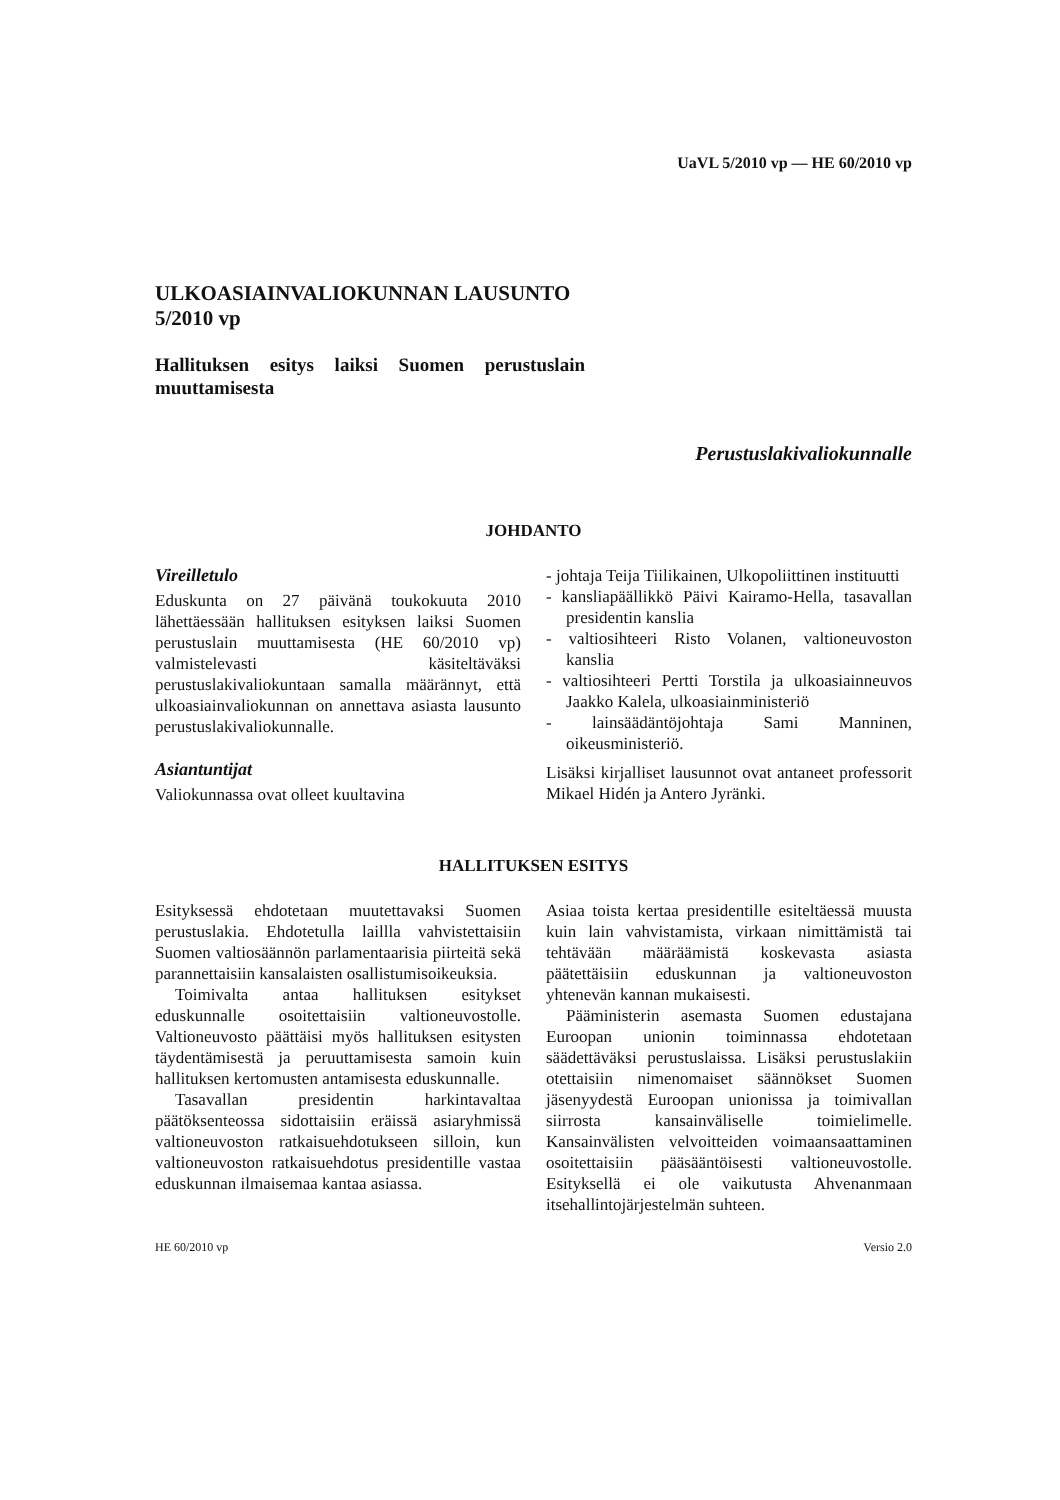UaVL 5/2010 vp — HE 60/2010 vp
ULKOASIAINVALIOKUNNAN LAUSUNTO 5/2010 vp
Hallituksen esitys laiksi Suomen perustuslain muuttamisesta
Perustuslakivaliokunnalle
JOHDANTO
Vireilletulo
Eduskunta on 27 päivänä toukokuuta 2010 lähettäessään hallituksen esityksen laiksi Suomen perustuslain muuttamisesta (HE 60/2010 vp) valmistelevasti käsiteltäväksi perustuslakivaliokuntaan samalla määrännyt, että ulkoasiainvaliokunnan on annettava asiasta lausunto perustuslakivaliokunnalle.
Asiantuntijat
Valiokunnassa ovat olleet kuultavina
- johtaja Teija Tiilikainen, Ulkopoliittinen instituutti
- kansliapäällikkö Päivi Kairamo-Hella, tasavallan presidentin kanslia
- valtiosihteeri Risto Volanen, valtioneuvoston kanslia
- valtiosihteeri Pertti Torstila ja ulkoasiainneuvos Jaakko Kalela, ulkoasiainministeriö
- lainsäädäntöjohtaja Sami Manninen, oikeusministeriö.
Lisäksi kirjalliset lausunnot ovat antaneet professorit Mikael Hidén ja Antero Jyränki.
HALLITUKSEN ESITYS
Esityksessä ehdotetaan muutettavaksi Suomen perustuslakia. Ehdotetulla laillla vahvistettaisiin Suomen valtiosäännön parlamentaarisia piirteitä sekä parannettaisiin kansalaisten osallistumisoikeuksia.
Toimivalta antaa hallituksen esitykset eduskunnalle osoitettaisiin valtioneuvostolle. Valtioneuvosto päättäisi myös hallituksen esitysten täydentämisestä ja peruuttamisesta samoin kuin hallituksen kertomusten antamisesta eduskunnalle.
Tasavallan presidentin harkintavaltaa päätöksenteossa sidottaisiin eräissä asiaryhmissä valtioneuvoston ratkaisuehdotukseen silloin, kun valtioneuvoston ratkaisuehdotus presidentille vastaa eduskunnan ilmaisemaa kantaa asiassa.
Asiaa toista kertaa presidentille esiteltäessä muusta kuin lain vahvistamista, virkaan nimittämistä tai tehtävään määräämistä koskevasta asiasta päätettäisiin eduskunnan ja valtioneuvoston yhtenevän kannan mukaisesti.
Pääministerin asemasta Suomen edustajana Euroopan unionin toiminnassa ehdotetaan säädettäväksi perustuslaissa. Lisäksi perustuslakiin otettaisiin nimenomaiset säännökset Suomen jäsenyydestä Euroopan unionissa ja toimivallan siirrosta kansainväliselle toimielimelle. Kansainvälisten velvoitteiden voimaansaattaminen osoitettaisiin pääsääntöisesti valtioneuvostolle. Esityksellä ei ole vaikutusta Ahvenanmaan itsehallintojärjestelmän suhteen.
HE 60/2010 vp Versio 2.0